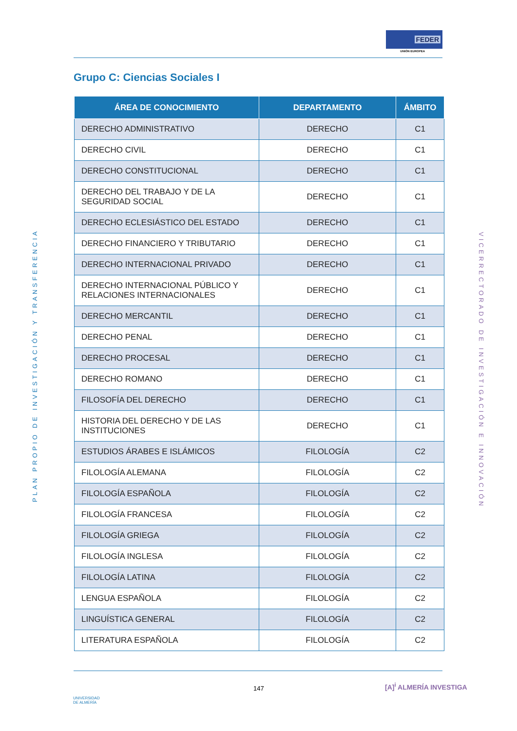FEDER
UNIÓN EUROPEA
Grupo C: Ciencias Sociales I
PLAN PROPIO DE INVESTIGACIÓN Y TRANSFERENCIA
VICERRECTORADO DE INVESTIGACIÓN E INNOVACIÓN
| ÁREA DE CONOCIMIENTO | DEPARTAMENTO | ÁMBITO |
| --- | --- | --- |
| DERECHO ADMINISTRATIVO | DERECHO | C1 |
| DERECHO CIVIL | DERECHO | C1 |
| DERECHO CONSTITUCIONAL | DERECHO | C1 |
| DERECHO DEL TRABAJO Y DE LA SEGURIDAD SOCIAL | DERECHO | C1 |
| DERECHO ECLESIÁSTICO DEL ESTADO | DERECHO | C1 |
| DERECHO FINANCIERO Y TRIBUTARIO | DERECHO | C1 |
| DERECHO INTERNACIONAL PRIVADO | DERECHO | C1 |
| DERECHO INTERNACIONAL PÚBLICO Y RELACIONES INTERNACIONALES | DERECHO | C1 |
| DERECHO MERCANTIL | DERECHO | C1 |
| DERECHO PENAL | DERECHO | C1 |
| DERECHO PROCESAL | DERECHO | C1 |
| DERECHO ROMANO | DERECHO | C1 |
| FILOSOFÍA DEL DERECHO | DERECHO | C1 |
| HISTORIA DEL DERECHO Y DE LAS INSTITUCIONES | DERECHO | C1 |
| ESTUDIOS ÁRABES E ISLÁMICOS | FILOLOGÍA | C2 |
| FILOLOGÍA ALEMANA | FILOLOGÍA | C2 |
| FILOLOGÍA ESPAÑOLA | FILOLOGÍA | C2 |
| FILOLOGÍA FRANCESA | FILOLOGÍA | C2 |
| FILOLOGÍA GRIEGA | FILOLOGÍA | C2 |
| FILOLOGÍA INGLESA | FILOLOGÍA | C2 |
| FILOLOGÍA LATINA | FILOLOGÍA | C2 |
| LENGUA ESPAÑOLA | FILOLOGÍA | C2 |
| LINGUÍSTICA GENERAL | FILOLOGÍA | C2 |
| LITERATURA ESPAÑOLA | FILOLOGÍA | C2 |
UNIVERSIDAD
DE ALMERÍA
147 [A]<sup>i</sup> ALMERÍA INVESTIGA